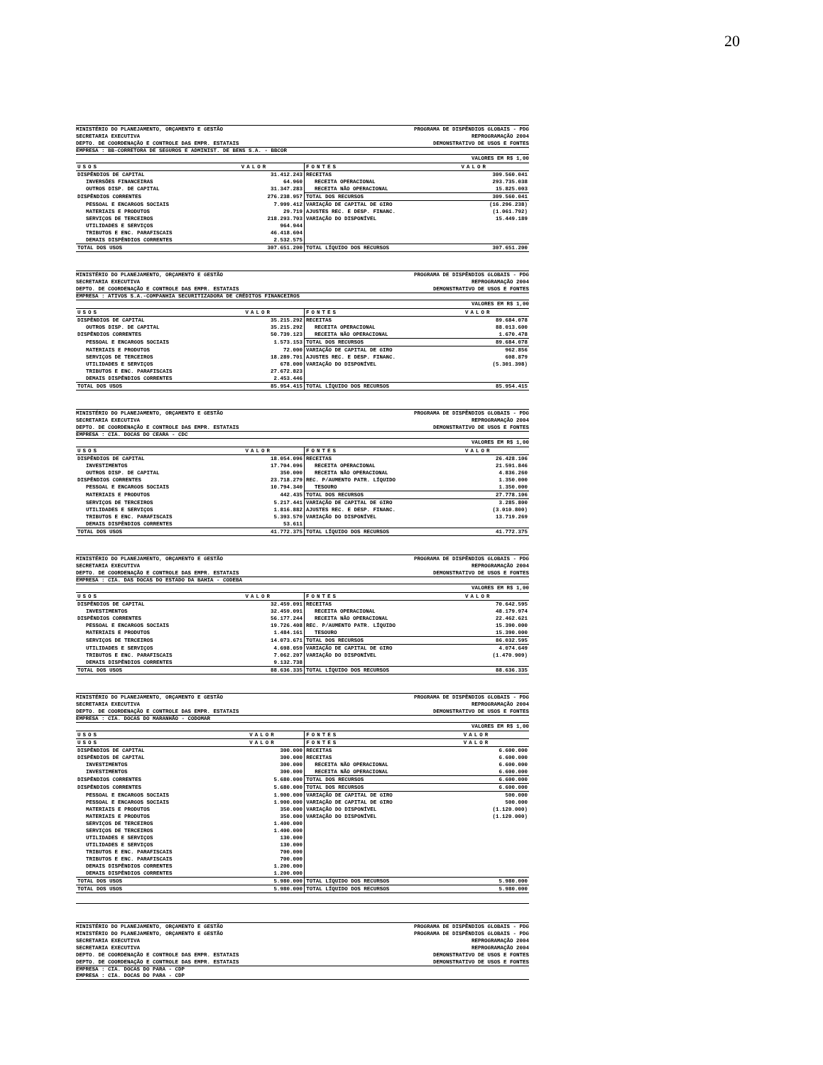20
MINISTÉRIO DO PLANEJAMENTO, ORÇAMENTO E GESTÃO
SECRETARIA EXECUTIVA
DEPTO. DE COORDENAÇÃO E CONTROLE DAS EMPR. ESTATAIS
PROGRAMA DE DISPÊNDIOS GLOBAIS - PDG
REPROGRAMAÇÃO 2004
DEMONSTRATIVO DE USOS E FONTES
EMPRESA : BB-CORRETORA DE SEGUROS E ADMINIST. DE BENS S.A. - BBCOR
VALORES EM R$ 1,00
| USOS | VALOR | FONTES | VALOR |
| --- | --- | --- | --- |
| DISPÊNDIOS DE CAPITAL | 31.412.243 | RECEITAS | 309.560.041 |
| INVERSÕES FINANCEIRAS | 64.960 | RECEITA OPERACIONAL | 293.735.038 |
| OUTROS DISP. DE CAPITAL | 31.347.283 | RECEITA NÃO OPERACIONAL | 15.825.003 |
| DISPÊNDIOS CORRENTES | 276.238.957 | TOTAL DOS RECURSOS | 309.560.041 |
| PESSOAL E ENCARGOS SOCIAIS | 7.999.412 | VARIAÇÃO DE CAPITAL DE GIRO | (16.296.238) |
| MATERIAIS E PRODUTOS | 29.719 | AJUSTES REC. E DESP. FINANC. | (1.061.792) |
| SERVIÇOS DE TERCEIROS | 218.293.703 | VARIAÇÃO DO DISPONÍVEL | 15.449.189 |
| UTILIDADES E SERVIÇOS | 964.944 | | |
| TRIBUTOS E ENC. PARAFISCAIS | 46.418.604 | | |
| DEMAIS DISPÊNDIOS CORRENTES | 2.532.575 | | |
| TOTAL DOS USOS | 307.651.200 | TOTAL LÍQUIDO DOS RECURSOS | 307.651.200 |
MINISTÉRIO DO PLANEJAMENTO, ORÇAMENTO E GESTÃO
SECRETARIA EXECUTIVA
DEPTO. DE COORDENAÇÃO E CONTROLE DAS EMPR. ESTATAIS
PROGRAMA DE DISPÊNDIOS GLOBAIS - PDG
REPROGRAMAÇÃO 2004
DEMONSTRATIVO DE USOS E FONTES
EMPRESA : ATIVOS S.A.-COMPANHIA SECURITIZADORA DE CRÉDITOS FINANCEIROS
VALORES EM R$ 1,00
| USOS | VALOR | FONTES | VALOR |
| --- | --- | --- | --- |
| DISPÊNDIOS DE CAPITAL | 35.215.292 | RECEITAS | 89.684.078 |
| OUTROS DISP. DE CAPITAL | 35.215.292 | RECEITA OPERACIONAL | 88.013.600 |
| DISPÊNDIOS CORRENTES | 50.739.123 | RECEITA NÃO OPERACIONAL | 1.670.478 |
| PESSOAL E ENCARGOS SOCIAIS | 1.573.153 | TOTAL DOS RECURSOS | 89.684.078 |
| MATERIAIS E PRODUTOS | 72.000 | VARIAÇÃO DE CAPITAL DE GIRO | 962.856 |
| SERVIÇOS DE TERCEIROS | 18.289.701 | AJUSTES REC. E DESP. FINANC. | 608.879 |
| UTILIDADES E SERVIÇOS | 678.000 | VARIAÇÃO DO DISPONÍVEL | (5.301.398) |
| TRIBUTOS E ENC. PARAFISCAIS | 27.672.823 | | |
| DEMAIS DISPÊNDIOS CORRENTES | 2.453.446 | | |
| TOTAL DOS USOS | 85.954.415 | TOTAL LÍQUIDO DOS RECURSOS | 85.954.415 |
MINISTÉRIO DO PLANEJAMENTO, ORÇAMENTO E GESTÃO
SECRETARIA EXECUTIVA
DEPTO. DE COORDENAÇÃO E CONTROLE DAS EMPR. ESTATAIS
PROGRAMA DE DISPÊNDIOS GLOBAIS - PDG
REPROGRAMAÇÃO 2004
DEMONSTRATIVO DE USOS E FONTES
EMPRESA : CIA. DOCAS DO CEARA - CDC
VALORES EM R$ 1,00
| USOS | VALOR | FONTES | VALOR |
| --- | --- | --- | --- |
| DISPÊNDIOS DE CAPITAL | 18.054.096 | RECEITAS | 26.428.106 |
| INVESTIMENTOS | 17.704.096 | RECEITA OPERACIONAL | 21.591.846 |
| OUTROS DISP. DE CAPITAL | 350.000 | RECEITA NÃO OPERACIONAL | 4.836.260 |
| DISPÊNDIOS CORRENTES | 23.718.279 | REC. P/AUMENTO PATR. LÍQUIDO | 1.350.000 |
| PESSOAL E ENCARGOS SOCIAIS | 10.794.340 | TESOURO | 1.350.000 |
| MATERIAIS E PRODUTOS | 442.435 | TOTAL DOS RECURSOS | 27.778.106 |
| SERVIÇOS DE TERCEIROS | 5.217.441 | VARIAÇÃO DE CAPITAL DE GIRO | 3.285.800 |
| UTILIDADES E SERVIÇOS | 1.816.882 | AJUSTES REC. E DESP. FINANC. | (3.010.800) |
| TRIBUTOS E ENC. PARAFISCAIS | 5.393.570 | VARIAÇÃO DO DISPONÍVEL | 13.719.269 |
| DEMAIS DISPÊNDIOS CORRENTES | 53.611 | | |
| TOTAL DOS USOS | 41.772.375 | TOTAL LÍQUIDO DOS RECURSOS | 41.772.375 |
MINISTÉRIO DO PLANEJAMENTO, ORÇAMENTO E GESTÃO
SECRETARIA EXECUTIVA
DEPTO. DE COORDENAÇÃO E CONTROLE DAS EMPR. ESTATAIS
PROGRAMA DE DISPÊNDIOS GLOBAIS - PDG
REPROGRAMAÇÃO 2004
DEMONSTRATIVO DE USOS E FONTES
EMPRESA : CIA. DAS DOCAS DO ESTADO DA BAHIA - CODEBA
VALORES EM R$ 1,00
| USOS | VALOR | FONTES | VALOR |
| --- | --- | --- | --- |
| DISPÊNDIOS DE CAPITAL | 32.459.091 | RECEITAS | 70.642.595 |
| INVESTIMENTOS | 32.459.091 | RECEITA OPERACIONAL | 48.179.974 |
| DISPÊNDIOS CORRENTES | 56.177.244 | RECEITA NÃO OPERACIONAL | 22.462.621 |
| PESSOAL E ENCARGOS SOCIAIS | 19.726.408 | REC. P/AUMENTO PATR. LÍQUIDO | 15.390.000 |
| MATERIAIS E PRODUTOS | 1.484.161 | TESOURO | 15.390.000 |
| SERVIÇOS DE TERCEIROS | 14.073.671 | TOTAL DOS RECURSOS | 86.032.595 |
| UTILIDADES E SERVIÇOS | 4.698.059 | VARIAÇÃO DE CAPITAL DE GIRO | 4.074.649 |
| TRIBUTOS E ENC. PARAFISCAIS | 7.062.207 | VARIAÇÃO DO DISPONÍVEL | (1.470.909) |
| DEMAIS DISPÊNDIOS CORRENTES | 9.132.738 | | |
| TOTAL DOS USOS | 88.636.335 | TOTAL LÍQUIDO DOS RECURSOS | 88.636.335 |
MINISTÉRIO DO PLANEJAMENTO, ORÇAMENTO E GESTÃO
SECRETARIA EXECUTIVA
DEPTO. DE COORDENAÇÃO E CONTROLE DAS EMPR. ESTATAIS
PROGRAMA DE DISPÊNDIOS GLOBAIS - PDG
REPROGRAMAÇÃO 2004
DEMONSTRATIVO DE USOS E FONTES
EMPRESA : CIA. DOCAS DO MARANHÃO - CODOMAR
VALORES EM R$ 1,00
| USOS | VALOR | FONTES | VALOR |
| --- | --- | --- | --- |
| USOS | VALOR | FONTES | VALOR |
| DISPÊNDIOS DE CAPITAL | 300.000 | RECEITAS | 6.600.000 |
| DISPÊNDIOS DE CAPITAL | 300.000 | RECEITAS | 6.600.000 |
| INVESTIMENTOS | 300.000 | RECEITA NÃO OPERACIONAL | 6.600.000 |
| INVESTIMENTOS | 300.000 | RECEITA NÃO OPERACIONAL | 6.600.000 |
| DISPÊNDIOS CORRENTES | 5.680.000 | TOTAL DOS RECURSOS | 6.600.000 |
| DISPÊNDIOS CORRENTES | 5.680.000 | TOTAL DOS RECURSOS | 6.600.000 |
| PESSOAL E ENCARGOS SOCIAIS | 1.900.000 | VARIAÇÃO DE CAPITAL DE GIRO | 500.000 |
| PESSOAL E ENCARGOS SOCIAIS | 1.900.000 | VARIAÇÃO DE CAPITAL DE GIRO | 500.000 |
| MATERIAIS E PRODUTOS | 350.000 | VARIAÇÃO DO DISPONÍVEL | (1.120.000) |
| MATERIAIS E PRODUTOS | 350.000 | VARIAÇÃO DO DISPONÍVEL | (1.120.000) |
| SERVIÇOS DE TERCEIROS | 1.400.000 | | |
| SERVIÇOS DE TERCEIROS | 1.400.000 | | |
| UTILIDADES E SERVIÇOS | 130.000 | | |
| UTILIDADES E SERVIÇOS | 130.000 | | |
| TRIBUTOS E ENC. PARAFISCAIS | 700.000 | | |
| TRIBUTOS E ENC. PARAFISCAIS | 700.000 | | |
| DEMAIS DISPÊNDIOS CORRENTES | 1.200.000 | | |
| DEMAIS DISPÊNDIOS CORRENTES | 1.200.000 | | |
| TOTAL DOS USOS | 5.980.000 | TOTAL LÍQUIDO DOS RECURSOS | 5.980.000 |
| TOTAL DOS USOS | 5.980.000 | TOTAL LÍQUIDO DOS RECURSOS | 5.980.000 |
MINISTÉRIO DO PLANEJAMENTO, ORÇAMENTO E GESTÃO
MINISTÉRIO DO PLANEJAMENTO, ORÇAMENTO E GESTÃO
SECRETARIA EXECUTIVA
SECRETARIA EXECUTIVA
DEPTO. DE COORDENAÇÃO E CONTROLE DAS EMPR. ESTATAIS
DEPTO. DE COORDENAÇÃO E CONTROLE DAS EMPR. ESTATAIS
PROGRAMA DE DISPÊNDIOS GLOBAIS - PDG
PROGRAMA DE DISPÊNDIOS GLOBAIS - PDG
REPROGRAMAÇÃO 2004
REPROGRAMAÇÃO 2004
DEMONSTRATIVO DE USOS E FONTES
DEMONSTRATIVO DE USOS E FONTES
EMPRESA : CIA. DOCAS DO PARA - CDP
EMPRESA : CIA. DOCAS DO PARA - CDP